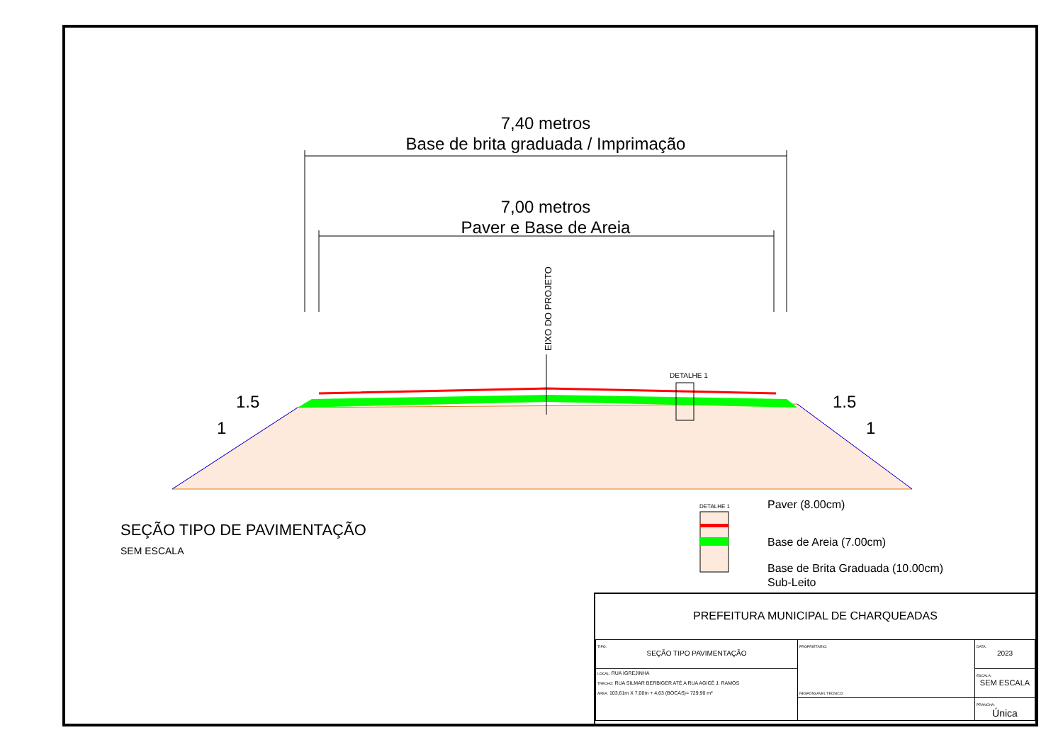7,40 metros
Base de brita graduada / Imprimação
7,00 metros
Paver e Base de Areia
EIXO DO PROJETO
DETALHE 1
1.5
1
1.5
1
DETALHE 1
Paver (8.00cm)
Base de Areia (7.00cm)
Base de Brita Graduada (10.00cm)
Sub-Leito
SEÇÃO TIPO DE PAVIMENTAÇÃO
SEM ESCALA
PREFEITURA MUNICIPAL DE CHARQUEADAS
| TIPO: SEÇÃO TIPO PAVIMENTAÇÃO | PROPRIETÁRIO: RESPONSÁVEL TÉCNICO: | DATA: 2023 |
| LOCAL: RUA IGREJINHA TRECHO: RUA SILMAR BERBIGER ATÉ A RUA AGICÊ J. RAMOS ÁREA: 103,61m X 7,00m + 4,63 (BOCAS)= 729,90 m² | | ESCALA: SEM ESCALA |
| | | PRANCHA: Única |